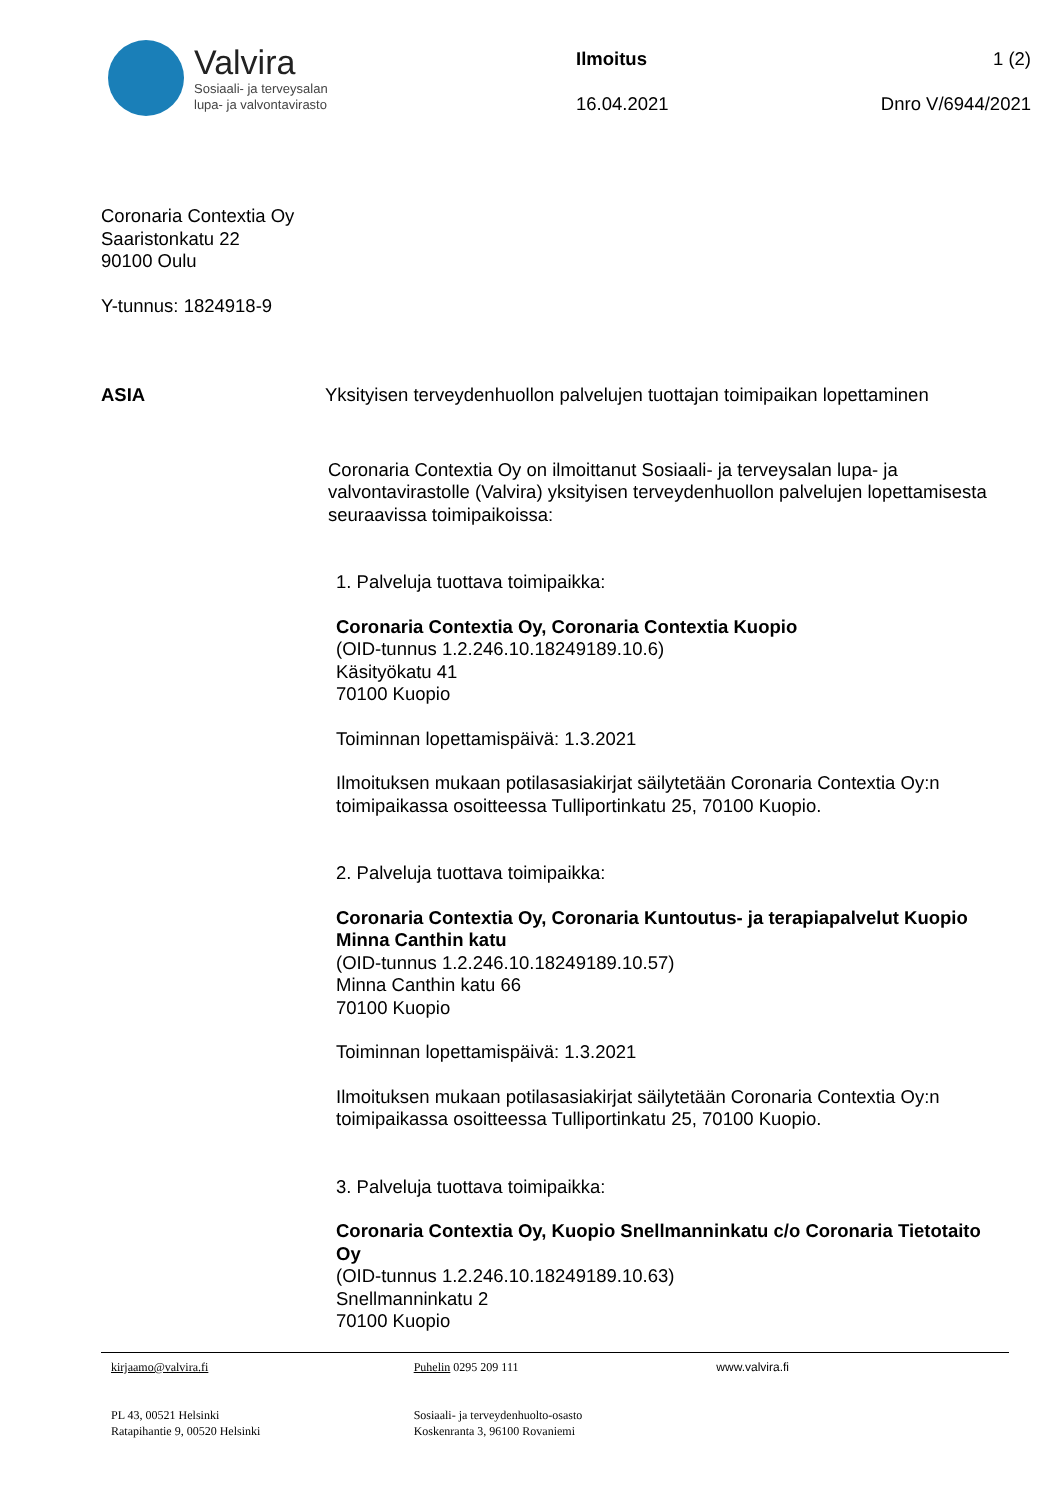Valvira
Sosiaali- ja terveysalan
lupa- ja valvontavirasto
Ilmoitus 1 (2)
16.04.2021 Dnro V/6944/2021
Coronaria Contextia Oy
Saaristonkatu 22
90100 Oulu
Y-tunnus: 1824918-9
ASIA Yksityisen terveydenhuollon palvelujen tuottajan toimipaikan lopettaminen
Coronaria Contextia Oy on ilmoittanut Sosiaali- ja terveysalan lupa- ja valvontavirastolle (Valvira) yksityisen terveydenhuollon palvelujen lopettamisesta seuraavissa toimipaikoissa:
1. Palveluja tuottava toimipaikka:
Coronaria Contextia Oy, Coronaria Contextia Kuopio
(OID-tunnus 1.2.246.10.18249189.10.6)
Käsityökatu 41
70100 Kuopio
Toiminnan lopettamispäivä: 1.3.2021
Ilmoituksen mukaan potilasasiakirjat säilytetään Coronaria Contextia Oy:n toimipaikassa osoitteessa Tulliportinkatu 25, 70100 Kuopio.
2. Palveluja tuottava toimipaikka:
Coronaria Contextia Oy, Coronaria Kuntoutus- ja terapiapalvelut Kuopio Minna Canthin katu
(OID-tunnus 1.2.246.10.18249189.10.57)
Minna Canthin katu 66
70100 Kuopio
Toiminnan lopettamispäivä: 1.3.2021
Ilmoituksen mukaan potilasasiakirjat säilytetään Coronaria Contextia Oy:n toimipaikassa osoitteessa Tulliportinkatu 25, 70100 Kuopio.
3. Palveluja tuottava toimipaikka:
Coronaria Contextia Oy, Kuopio Snellmanninkatu c/o Coronaria Tietotaito Oy
(OID-tunnus 1.2.246.10.18249189.10.63)
Snellmanninkatu 2
70100 Kuopio
kirjaamo@valvira.fi
PL 43, 00521 Helsinki
Ratapihantie 9, 00520 Helsinki
Puhelin 0295 209 111
Sosiaali- ja terveydenhuolto-osasto
Koskenranta 3, 96100 Rovaniemi
www.valvira.fi